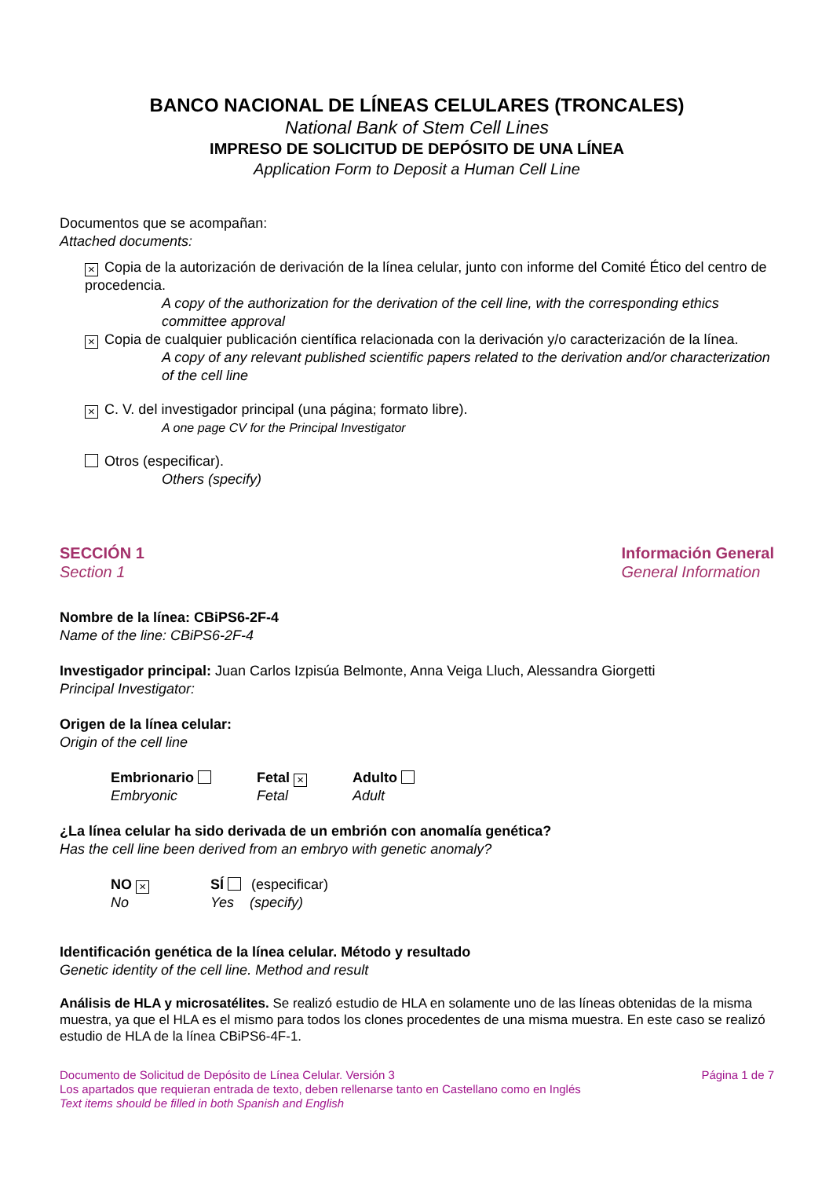BANCO NACIONAL DE LÍNEAS CELULARES (TRONCALES)
National Bank of Stem Cell Lines
IMPRESO DE SOLICITUD DE DEPÓSITO DE UNA LÍNEA
Application Form to Deposit a Human Cell Line
Documentos que se acompañan:
Attached documents:
× Copia de la autorización de derivación de la línea celular, junto con informe del Comité Ético del centro de procedencia.
A copy of the authorization for the derivation of the cell line, with the corresponding ethics committee approval
× Copia de cualquier publicación científica relacionada con la derivación y/o caracterización de la línea.
A copy of any relevant published scientific papers related to the derivation and/or characterization of the cell line
× C. V. del investigador principal (una página; formato libre).
A one page CV for the Principal Investigator
Otros (especificar).
Others (specify)
SECCIÓN 1
Section 1
Información General
General Information
Nombre de la línea: CBiPS6-2F-4
Name of the line: CBiPS6-2F-4
Investigador principal: Juan Carlos Izpisúa Belmonte, Anna Veiga Lluch, Alessandra Giorgetti
Principal Investigator:
Origen de la línea celular:
Origin of the cell line
Embrionario
Embryonic
Fetal ×
Fetal
Adulto
Adult
¿La línea celular ha sido derivada de un embrión con anomalía genética?
Has the cell line been derived from an embryo with genetic anomaly?
NO ×
No
SÍ (especificar)
Yes (specify)
Identificación genética de la línea celular. Método y resultado
Genetic identity of the cell line. Method and result
Análisis de HLA y microsatélites. Se realizó estudio de HLA en solamente uno de las líneas obtenidas de la misma muestra, ya que el HLA es el mismo para todos los clones procedentes de una misma muestra. En este caso se realizó estudio de HLA de la línea CBiPS6-4F-1.
Documento de Solicitud de Depósito de Línea Celular. Versión 3 Página 1 de 7
Los apartados que requieran entrada de texto, deben rellenarse tanto en Castellano como en Inglés
Text items should be filled in both Spanish and English